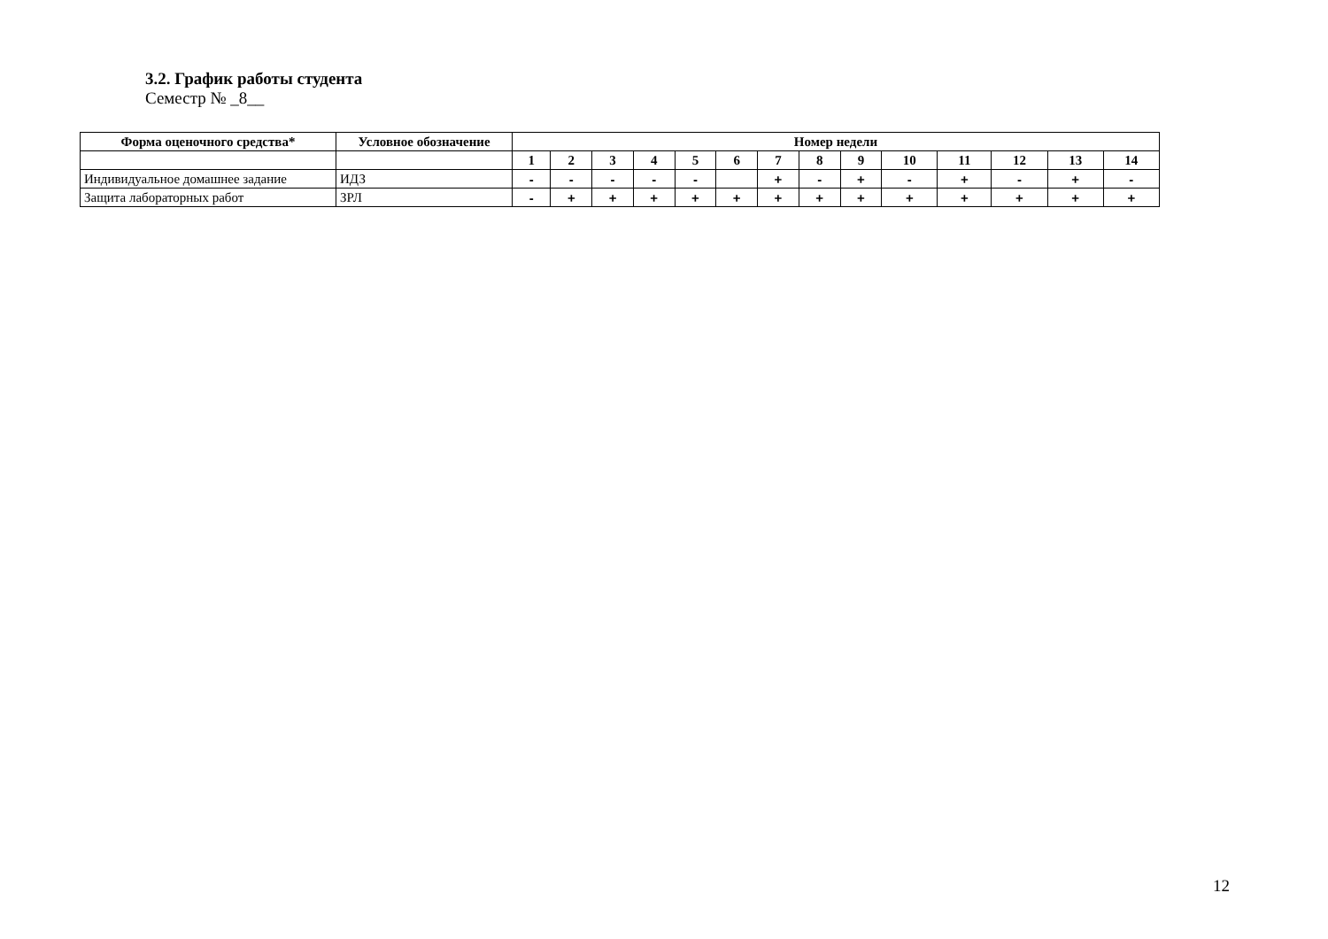3.2. График работы студента
Семестр № _8__
| Форма оценочного средства* | Условное обозначение | Номер недели | | | | | | | | | | | | | |
| --- | --- | --- | --- | --- | --- | --- | --- | --- | --- | --- | --- | --- | --- | --- | --- |
| | | 1 | 2 | 3 | 4 | 5 | 6 | 7 | 8 | 9 | 10 | 11 | 12 | 13 | 14 |
| Индивидуальное домашнее задание | ИДЗ | - | - | - | - | - | | + | - | + | - | + | - | + | - |
| Защита лабораторных работ | ЗРЛ | - | + | + | + | + | + | + | + | + | + | + | + | + | + |
12